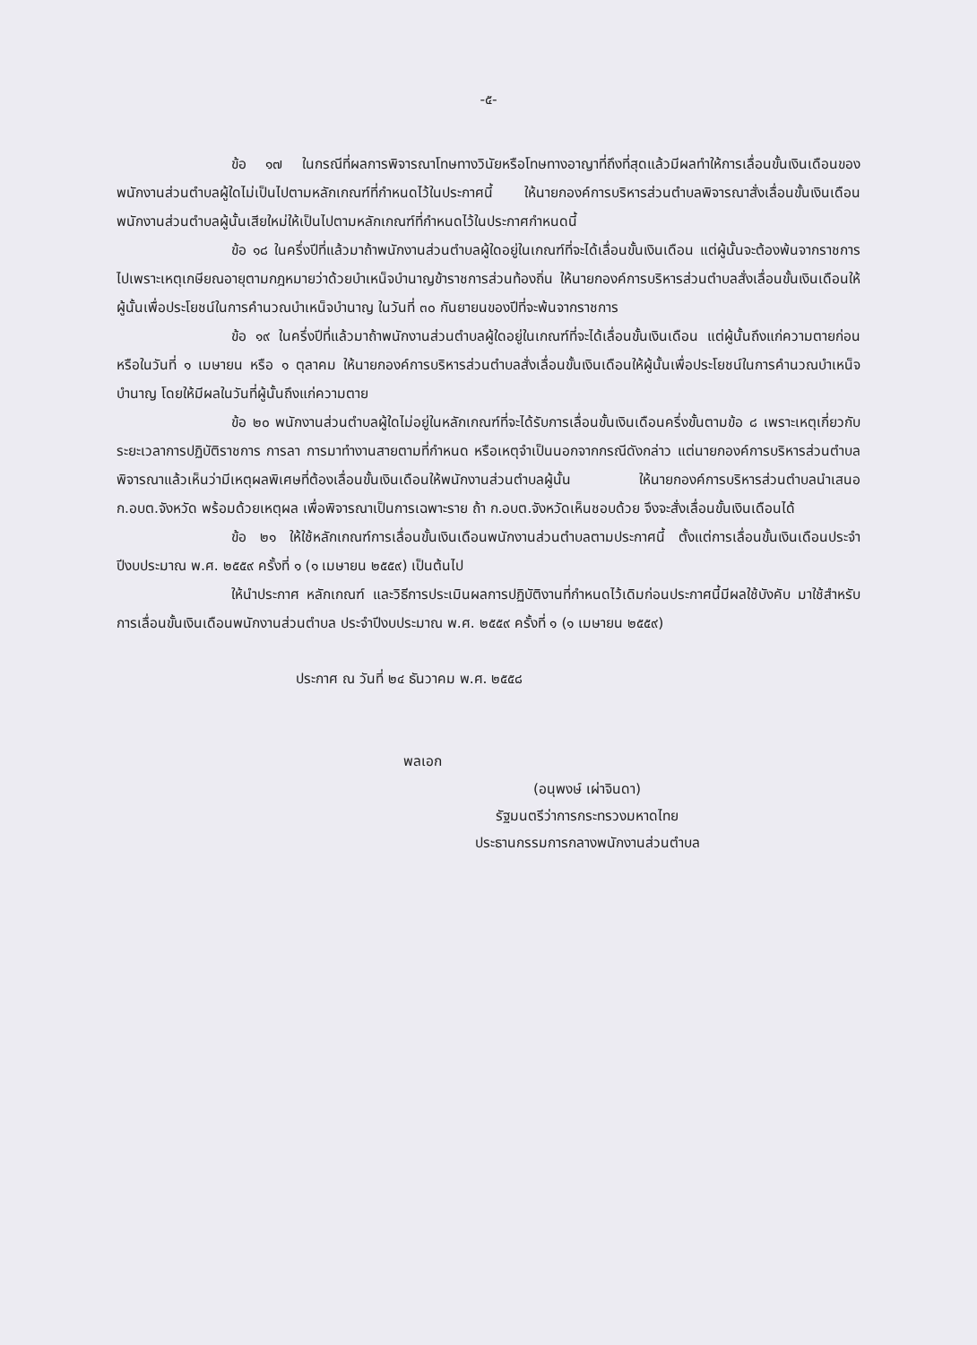-๕-
ข้อ ๑๗ ในกรณีที่ผลการพิจารณาโทษทางวินัยหรือโทษทางอาญาที่ถึงที่สุดแล้วมีผลทำให้การเลื่อนขั้นเงินเดือนของพนักงานส่วนตำบลผู้ใดไม่เป็นไปตามหลักเกณฑ์ที่กำหนดไว้ในประกาศนี้ ให้นายกองค์การบริหารส่วนตำบลพิจารณาสั่งเลื่อนขั้นเงินเดือนพนักงานส่วนตำบลผู้นั้นเสียใหม่ให้เป็นไปตามหลักเกณฑ์ที่กำหนดไว้ในประกาศกำหนดนี้
ข้อ ๑๘ ในครึ่งปีที่แล้วมาถ้าพนักงานส่วนตำบลผู้ใดอยู่ในเกณฑ์ที่จะได้เลื่อนขั้นเงินเดือน แต่ผู้นั้นจะต้องพ้นจากราชการไปเพราะเหตุเกษียณอายุตามกฎหมายว่าด้วยบำเหน็จบำนาญข้าราชการส่วนท้องถิ่น ให้นายกองค์การบริหารส่วนตำบลสั่งเลื่อนขั้นเงินเดือนให้ผู้นั้นเพื่อประโยชน์ในการคำนวณบำเหน็จบำนาญ ในวันที่ ๓๐ กันยายนของปีที่จะพ้นจากราชการ
ข้อ ๑๙ ในครึ่งปีที่แล้วมาถ้าพนักงานส่วนตำบลผู้ใดอยู่ในเกณฑ์ที่จะได้เลื่อนขั้นเงินเดือน แต่ผู้นั้นถึงแก่ความตายก่อนหรือในวันที่ ๑ เมษายน หรือ ๑ ตุลาคม ให้นายกองค์การบริหารส่วนตำบลสั่งเลื่อนขั้นเงินเดือนให้ผู้นั้นเพื่อประโยชน์ในการคำนวณบำเหน็จบำนาญ โดยให้มีผลในวันที่ผู้นั้นถึงแก่ความตาย
ข้อ ๒๐ พนักงานส่วนตำบลผู้ใดไม่อยู่ในหลักเกณฑ์ที่จะได้รับการเลื่อนขั้นเงินเดือนครึ่งขั้นตามข้อ ๘ เพราะเหตุเกี่ยวกับระยะเวลาการปฏิบัติราชการ การลา การมาทำงานสายตามที่กำหนด หรือเหตุจำเป็นนอกจากกรณีดังกล่าว แต่นายกองค์การบริหารส่วนตำบลพิจารณาแล้วเห็นว่ามีเหตุผลพิเศษที่ต้องเลื่อนขั้นเงินเดือนให้พนักงานส่วนตำบลผู้นั้น ให้นายกองค์การบริหารส่วนตำบลนำเสนอ ก.อบต.จังหวัด พร้อมด้วยเหตุผล เพื่อพิจารณาเป็นการเฉพาะราย ถ้า ก.อบต.จังหวัดเห็นชอบด้วย จึงจะสั่งเลื่อนขั้นเงินเดือนได้
ข้อ ๒๑ ให้ใช้หลักเกณฑ์การเลื่อนขั้นเงินเดือนพนักงานส่วนตำบลตามประกาศนี้ ตั้งแต่การเลื่อนขั้นเงินเดือนประจำปีงบประมาณ พ.ศ. ๒๕๕๙ ครั้งที่ ๑ (๑ เมษายน ๒๕๕๙) เป็นต้นไป
ให้นำประกาศ หลักเกณฑ์ และวิธีการประเมินผลการปฏิบัติงานที่กำหนดไว้เดิมก่อนประกาศนี้มีผลใช้บังคับ มาใช้สำหรับการเลื่อนขั้นเงินเดือนพนักงานส่วนตำบล ประจำปีงบประมาณ พ.ศ. ๒๕๕๙ ครั้งที่ ๑ (๑ เมษายน ๒๕๕๙)
ประกาศ ณ วันที่ ๒๔ ธันวาคม พ.ศ. ๒๕๕๘
พลเอก
(อนุพงษ์ เผ่าจินดา)
รัฐมนตรีว่าการกระทรวงมหาดไทย
ประธานกรรมการกลางพนักงานส่วนตำบล